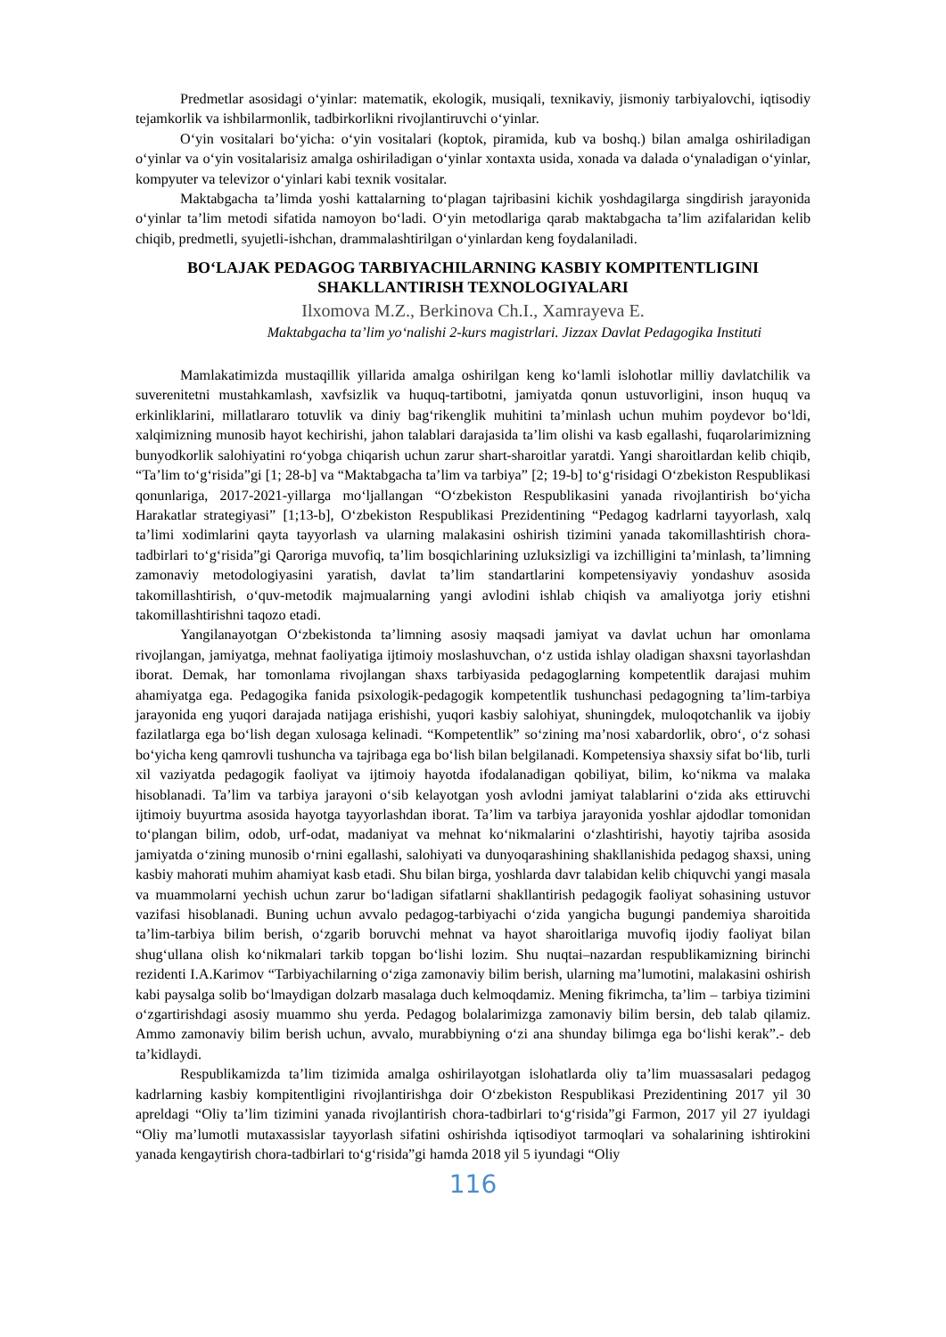Predmetlar asosidagi o‘yinlar: matematik, ekologik, musiqali, texnikaviy, jismoniy tarbiyalovchi, iqtisodiy tejamkorlik va ishbilarmonlik, tadbirkorlikni rivojlantiruvchi o‘yinlar.
O‘yin vositalari bo‘yicha: o‘yin vositalari (koptok, piramida, kub va boshq.) bilan amalga oshiriladigan o‘yinlar va o‘yin vositalarisiz amalga oshiriladigan o‘yinlar xontaxta usida, xonada va dalada o‘ynaladigan o‘yinlar, kompyuter va televizor o‘yinlari kabi texnik vositalar.
Maktabgacha ta’limda yoshi kattalarning to‘plagan tajribasini kichik yoshdagilarga singdirish jarayonida o‘yinlar ta’lim metodi sifatida namoyon bo‘ladi. O‘yin metodlariga qarab maktabgacha ta’lim azifalaridan kelib chiqib, predmetli, syujetli-ishchan, drammalashtirilgan o‘yinlardan keng foydalaniladi.
BO‘LAJAK PEDAGOG TARBIYACHILARNING KASBIY KOMPITENTLIGINI SHAKLLANTIRISH TEXNOLOGIYALARI
Ilxomova M.Z., Berkinova Ch.I., Xamrayeva E.
Maktabgacha ta’lim yo‘nalishi 2-kurs magistrlari. Jizzax Davlat Pedagogika Instituti
Mamlakatimizda mustaqillik yillarida amalga oshirilgan keng ko‘lamli islohotlar milliy davlatchilik va suverenitetni mustahkamlash, xavfsizlik va huquq-tartibotni, jamiyatda qonun ustuvorligini, inson huquq va erkinliklarini, millatlararo totuvlik va diniy bag‘rikenglik muhitini ta’minlash uchun muhim poydevor bo‘ldi, xalqimizning munosib hayot kechirishi, jahon talablari darajasida ta’lim olishi va kasb egallashi, fuqarolarimizning bunyodkorlik salohiyatini ro‘yobga chiqarish uchun zarur shart-sharoitlar yaratdi. Yangi sharoitlardan kelib chiqib, “Ta’lim to‘g‘risida”gi [1; 28-b] va “Maktabgacha ta’lim va tarbiya” [2; 19-b] to‘g‘risidagi O‘zbekiston Respublikasi qonunlariga, 2017-2021-yillarga mo‘ljallangan “O‘zbekiston Respublikasini yanada rivojlantirish bo‘yicha Harakatlar strategiyasi” [1;13-b], O‘zbekiston Respublikasi Prezidentining “Pedagog kadrlarni tayyorlash, xalq ta’limi xodimlarini qayta tayyorlash va ularning malakasini oshirish tizimini yanada takomillashtirish chora-tadbirlari to‘g‘risida”gi Qaroriga muvofiq, ta’lim bosqichlarining uzluksizligi va izchilligini ta’minlash, ta’limning zamonaviy metodologiyasini yaratish, davlat ta’lim standartlarini kompetensiyaviy yondashuv asosida takomillashtirish, o‘quv-metodik majmualarning yangi avlodini ishlab chiqish va amaliyotga joriy etishni takomillashtirishni taqozo etadi.
Yangilanayotgan O‘zbekistonda ta’limning asosiy maqsadi jamiyat va davlat uchun har omonlama rivojlangan, jamiyatga, mehnat faoliyatiga ijtimoiy moslashuvchan, o‘z ustida ishlay oladigan shaxsni tayorlashdan iborat. Demak, har tomonlama rivojlangan shaxs tarbiyasida pedagoglarning kompetentlik darajasi muhim ahamiyatga ega. Pedagogika fanida psixologik-pedagogik kompetentlik tushunchasi pedagogning ta’lim-tarbiya jarayonida eng yuqori darajada natijaga erishishi, yuqori kasbiy salohiyat, shuningdek, muloqotchanlik va ijobiy fazilatlarga ega bo‘lish degan xulosaga kelinadi. “Kompetentlik” so‘zining ma’nosi xabardorlik, obro‘, o‘z sohasi bo‘yicha keng qamrovli tushuncha va tajribaga ega bo‘lish bilan belgilanadi. Kompetensiya shaxsiy sifat bo‘lib, turli xil vaziyatda pedagogik faoliyat va ijtimoiy hayotda ifodalanadigan qobiliyat, bilim, ko‘nikma va malaka hisoblanadi. Ta’lim va tarbiya jarayoni o‘sib kelayotgan yosh avlodni jamiyat talablarini o‘zida aks ettiruvchi ijtimoiy buyurtma asosida hayotga tayyorlashdan iborat. Ta’lim va tarbiya jarayonida yoshlar ajdodlar tomonidan to‘plangan bilim, odob, urf-odat, madaniyat va mehnat ko‘nikmalarini o‘zlashtirishi, hayotiy tajriba asosida jamiyatda o‘zining munosib o‘rnini egallashi, salohiyati va dunyoqarashining shakllanishida pedagog shaxsi, uning kasbiy mahorati muhim ahamiyat kasb etadi. Shu bilan birga, yoshlarda davr talabidan kelib chiquvchi yangi masala va muammolarni yechish uchun zarur bo‘ladigan sifatlarni shakllantirish pedagogik faoliyat sohasining ustuvor vazifasi hisoblanadi. Buning uchun avvalo pedagog-tarbiyachi o‘zida yangicha bugungi pandemiya sharoitida ta’lim-tarbiya bilim berish, o‘zgarib boruvchi mehnat va hayot sharoitlariga muvofiq ijodiy faoliyat bilan shug‘ullana olish ko‘nikmalari tarkib topgan bo‘lishi lozim. Shu nuqtai–nazardan respublikamizning birinchi rezidenti I.A.Karimov “Tarbiyachilarning o‘ziga zamonaviy bilim berish, ularning ma’lumotini, malakasini oshirish kabi paysalga solib bo‘lmaydigan dolzarb masalaga duch kelmoqdamiz. Mening fikrimcha, ta’lim – tarbiya tizimini o‘zgartirishdagi asosiy muammo shu yerda. Pedagog bolalarimizga zamonaviy bilim bersin, deb talab qilamiz. Ammo zamonaviy bilim berish uchun, avvalo, murabbiyning o‘zi ana shunday bilimga ega bo‘lishi kerak”.- deb ta’kidlaydi.
Respublikamizda ta’lim tizimida amalga oshirilayotgan islohatlarda oliy ta’lim muassasalari pedagog kadrlarning kasbiy kompitentligini rivojlantirishga doir O‘zbekiston Respublikasi Prezidentining 2017 yil 30 apreldagi “Oliy ta’lim tizimini yanada rivojlantirish chora-tadbirlari to‘g‘risida”gi Farmon, 2017 yil 27 iyuldagi “Oliy ma’lumotli mutaxassislar tayyorlash sifatini oshirishda iqtisodiyot tarmoqlari va sohalarining ishtirokini yanada kengaytirish chora-tadbirlari to‘g‘risida”gi hamda 2018 yil 5 iyundagi “Oliy
116